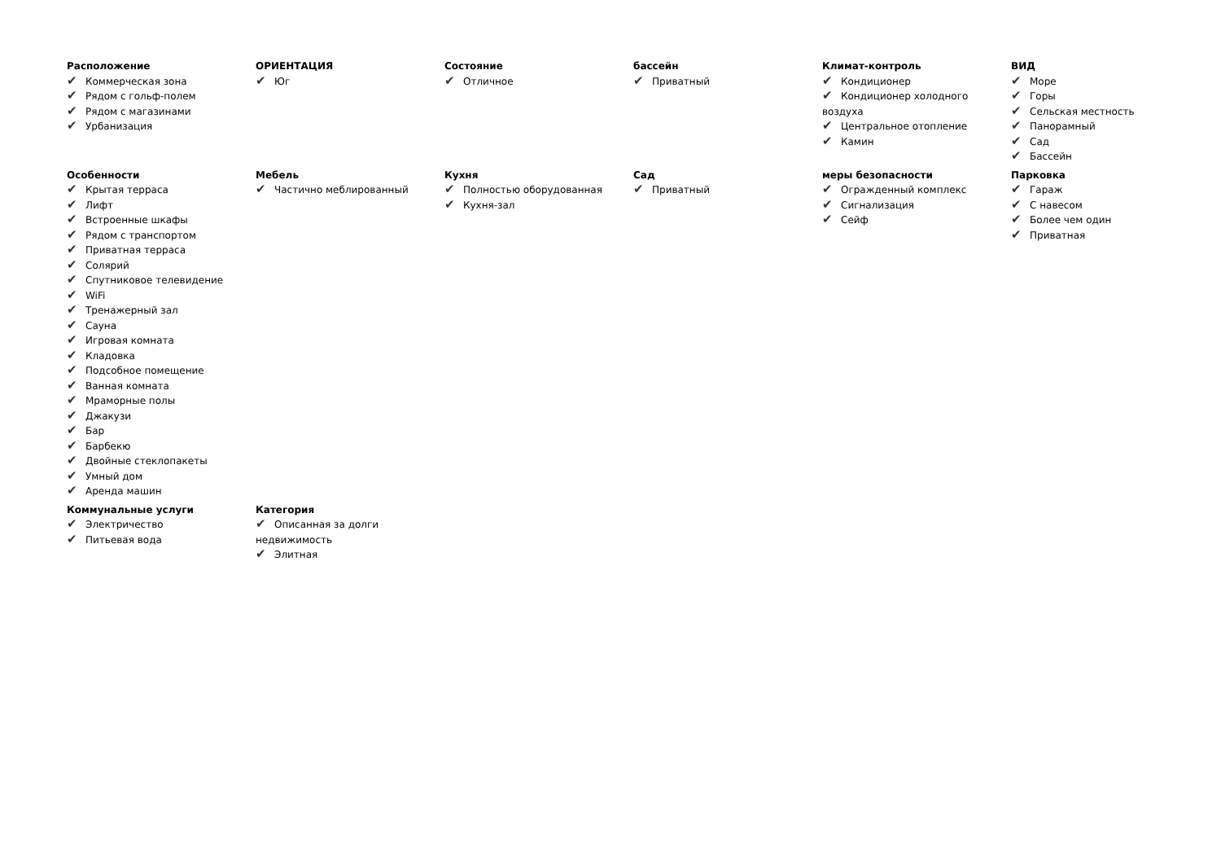Расположение
✔ Коммерческая зона
✔ Рядом с гольф-полем
✔ Рядом с магазинами
✔ Урбанизация
ОРИЕНТАЦИЯ
✔ Юг
Состояние
✔ Отличное
бассейн
✔ Приватный
Климат-контроль
✔ Кондиционер
✔ Кондиционер холодного воздуха
✔ Центральное отопление
✔ Камин
ВИД
✔ Море
✔ Горы
✔ Сельская местность
✔ Панорамный
✔ Сад
✔ Бассейн
Особенности
✔ Крытая терраса
✔ Лифт
✔ Встроенные шкафы
✔ Рядом с транспортом
✔ Приватная терраса
✔ Солярий
✔ Спутниковое телевидение
✔ WiFi
✔ Тренажерный зал
✔ Сауна
✔ Игровая комната
✔ Кладовка
✔ Подсобное помещение
✔ Ванная комната
✔ Мраморные полы
✔ Джакузи
✔ Бар
✔ Барбекю
✔ Двойные стеклопакеты
✔ Умный дом
✔ Аренда машин
Мебель
✔ Частично меблированный
Кухня
✔ Полностью оборудованная
✔ Кухня-зал
Сад
✔ Приватный
меры безопасности
✔ Огражденный комплекс
✔ Сигнализация
✔ Сейф
Парковка
✔ Гараж
✔ С навесом
✔ Более чем один
✔ Приватная
Коммунальные услуги
✔ Электричество
✔ Питьевая вода
Категория
✔ Описанная за долги недвижимость
✔ Элитная